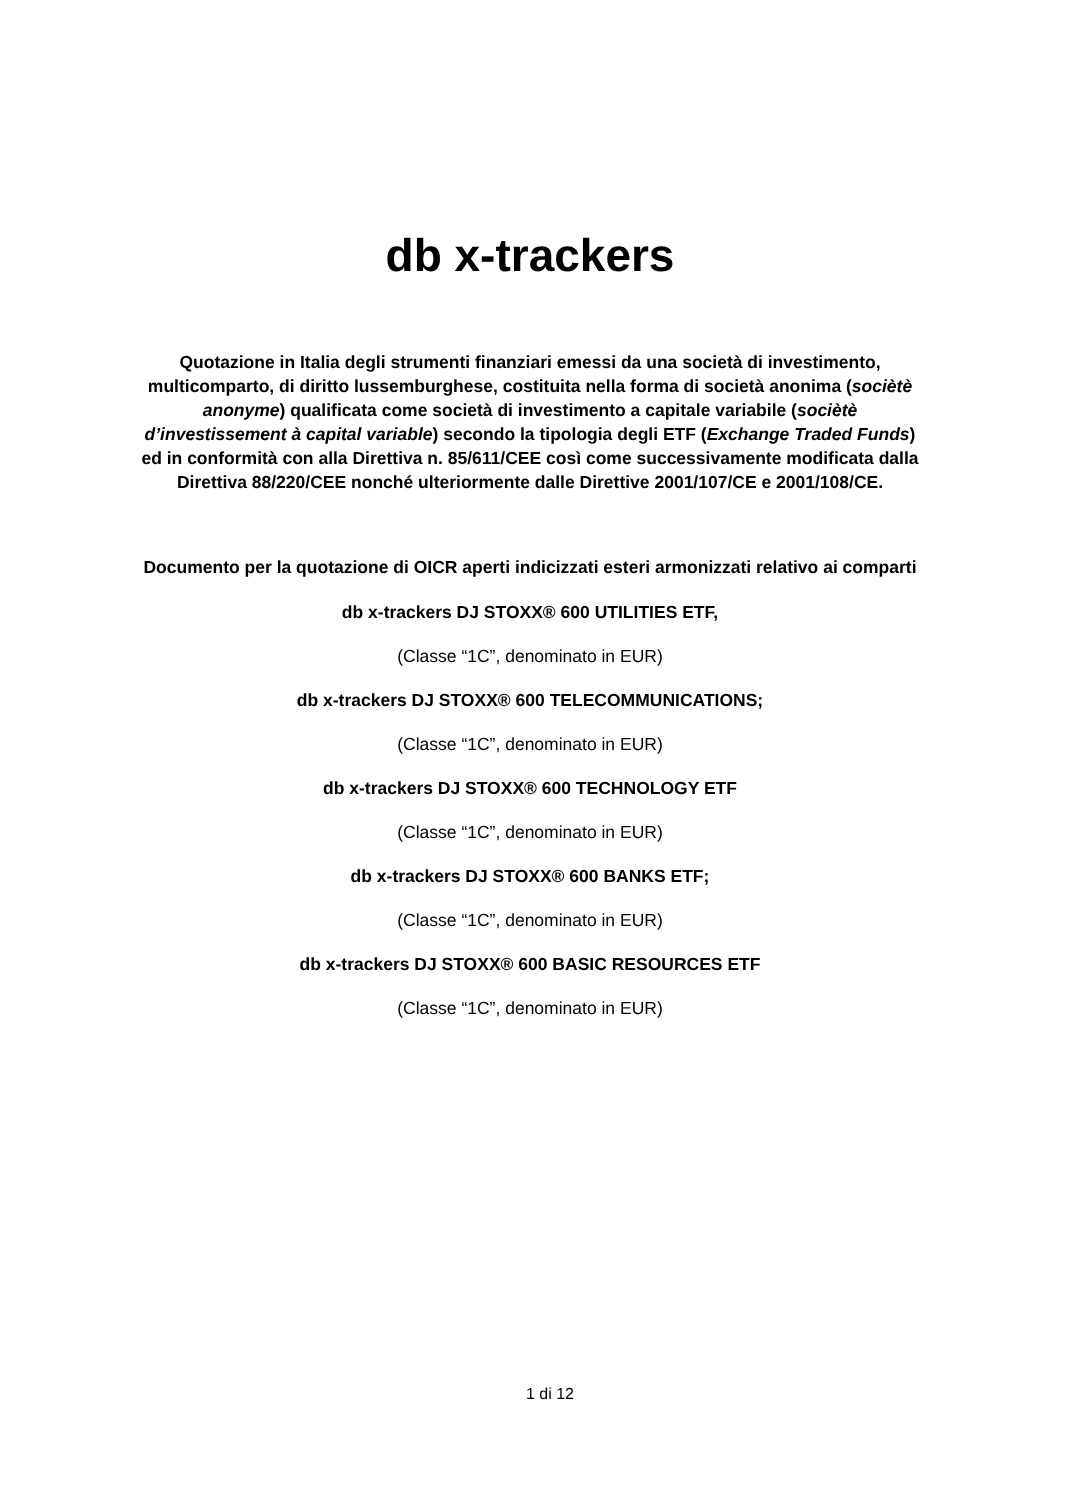db x-trackers
Quotazione in Italia degli strumenti finanziari emessi da una società di investimento, multicomparto, di diritto lussemburghese, costituita nella forma di società anonima (sociètè anonyme) qualificata come società di investimento a capitale variabile (sociètè d’investissement à capital variable) secondo la tipologia degli ETF (Exchange Traded Funds) ed in conformità con alla Direttiva n. 85/611/CEE così come successivamente modificata dalla Direttiva 88/220/CEE nonché ulteriormente dalle Direttive 2001/107/CE e 2001/108/CE.
Documento per la quotazione di OICR aperti indicizzati esteri armonizzati relativo ai comparti
db x-trackers DJ STOXX® 600 UTILITIES ETF,
(Classe “1C”, denominato in EUR)
db x-trackers DJ STOXX® 600 TELECOMMUNICATIONS;
(Classe “1C”, denominato in EUR)
db x-trackers DJ STOXX® 600 TECHNOLOGY ETF
(Classe “1C”, denominato in EUR)
db x-trackers DJ STOXX® 600 BANKS ETF;
(Classe “1C”, denominato in EUR)
db x-trackers DJ STOXX® 600 BASIC RESOURCES ETF
(Classe “1C”, denominato in EUR)
1 di 12